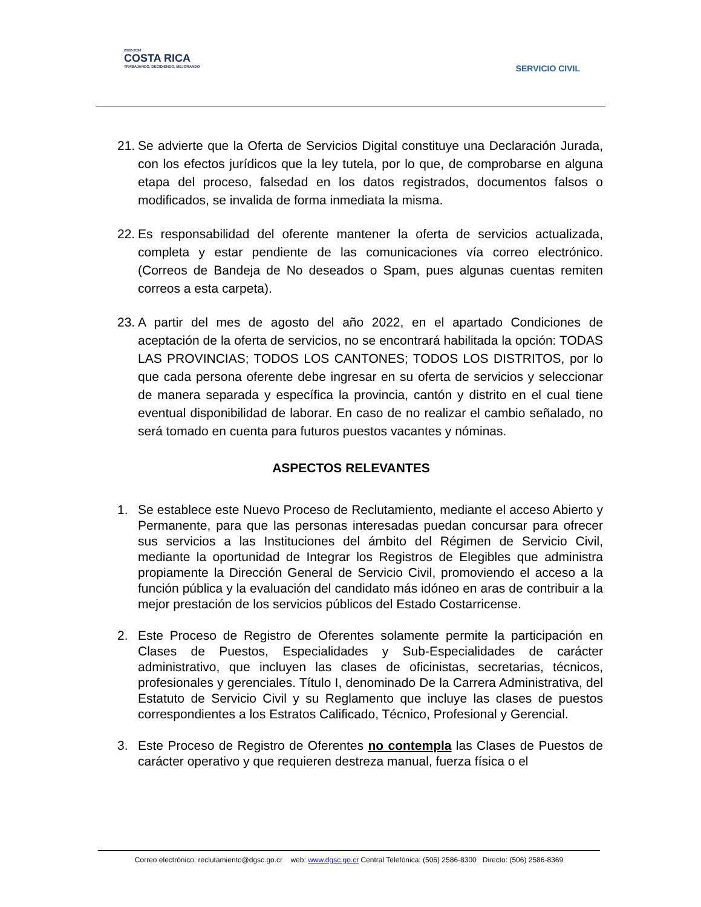2022-2026
COSTA RICA
TRABAJANDO, DECIDIENDO, MEJORANDO
SERVICIO CIVIL
21. Se advierte que la Oferta de Servicios Digital constituye una Declaración Jurada, con los efectos jurídicos que la ley tutela, por lo que, de comprobarse en alguna etapa del proceso, falsedad en los datos registrados, documentos falsos o modificados, se invalida de forma inmediata la misma.
22. Es responsabilidad del oferente mantener la oferta de servicios actualizada, completa y estar pendiente de las comunicaciones vía correo electrónico. (Correos de Bandeja de No deseados o Spam, pues algunas cuentas remiten correos a esta carpeta).
23. A partir del mes de agosto del año 2022, en el apartado Condiciones de aceptación de la oferta de servicios, no se encontrará habilitada la opción: TODAS LAS PROVINCIAS; TODOS LOS CANTONES; TODOS LOS DISTRITOS, por lo que cada persona oferente debe ingresar en su oferta de servicios y seleccionar de manera separada y específica la provincia, cantón y distrito en el cual tiene eventual disponibilidad de laborar. En caso de no realizar el cambio señalado, no será tomado en cuenta para futuros puestos vacantes y nóminas.
ASPECTOS RELEVANTES
1. Se establece este Nuevo Proceso de Reclutamiento, mediante el acceso Abierto y Permanente, para que las personas interesadas puedan concursar para ofrecer sus servicios a las Instituciones del ámbito del Régimen de Servicio Civil, mediante la oportunidad de Integrar los Registros de Elegibles que administra propiamente la Dirección General de Servicio Civil, promoviendo el acceso a la función pública y la evaluación del candidato más idóneo en aras de contribuir a la mejor prestación de los servicios públicos del Estado Costarricense.
2. Este Proceso de Registro de Oferentes solamente permite la participación en Clases de Puestos, Especialidades y Sub-Especialidades de carácter administrativo, que incluyen las clases de oficinistas, secretarias, técnicos, profesionales y gerenciales. Título I, denominado De la Carrera Administrativa, del Estatuto de Servicio Civil y su Reglamento que incluye las clases de puestos correspondientes a los Estratos Calificado, Técnico, Profesional y Gerencial.
3. Este Proceso de Registro de Oferentes no contempla las Clases de Puestos de carácter operativo y que requieren destreza manual, fuerza física o el
Correo electrónico: reclutamiento@dgsc.go.cr web: www.dgsc.go.cr Central Telefónica: (506) 2586-8300 Directo: (506) 2586-8369